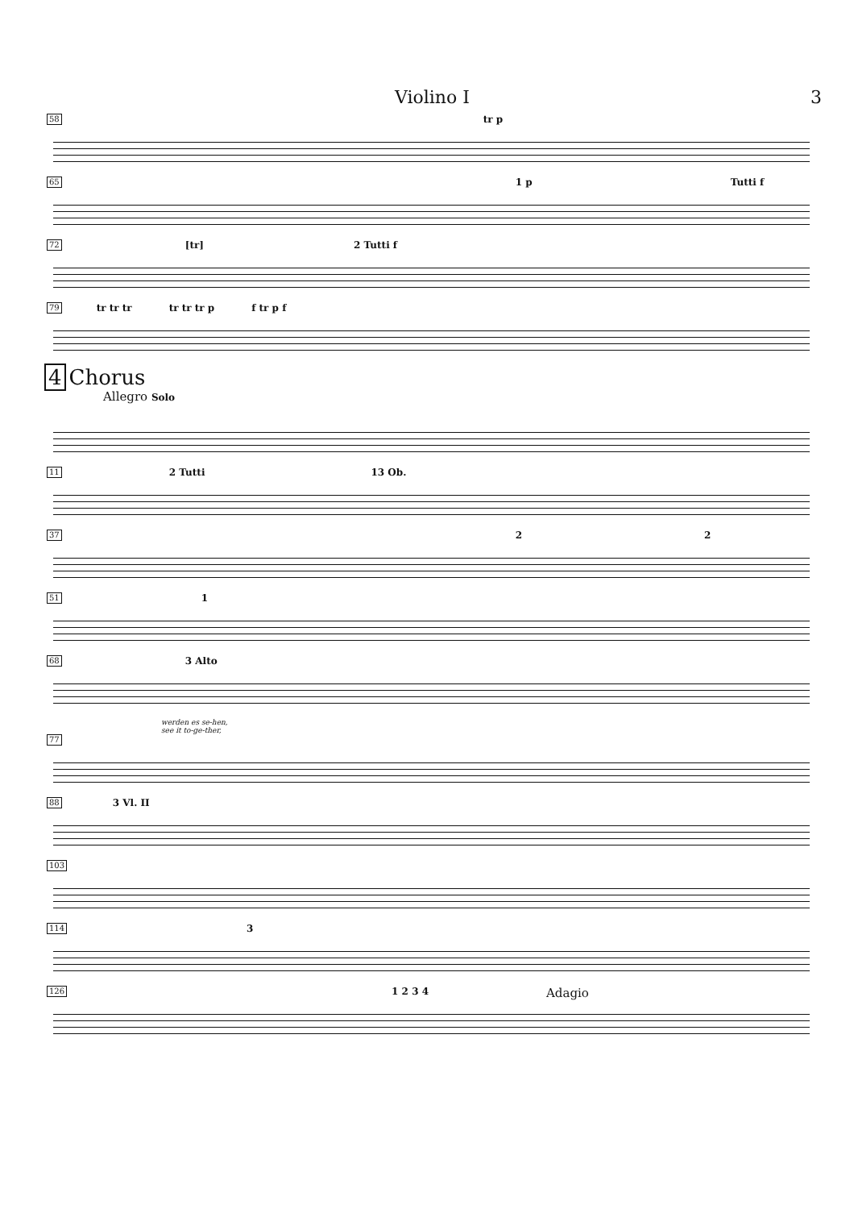Violino I 3
58
tr p
65
1 p Tutti f
72
[tr] 2 Tutti f
79
tr tr tr tr tr tr p f tr p f
4 Chorus
Allegro Solo
11
2 Tutti 13 Ob.
37
2 2
51
1
68
3 Alto
werden es se-hen,
see it to-ge-ther,
77
88
3 Vl. II
103
114
3
126
1 2 3 4 Adagio